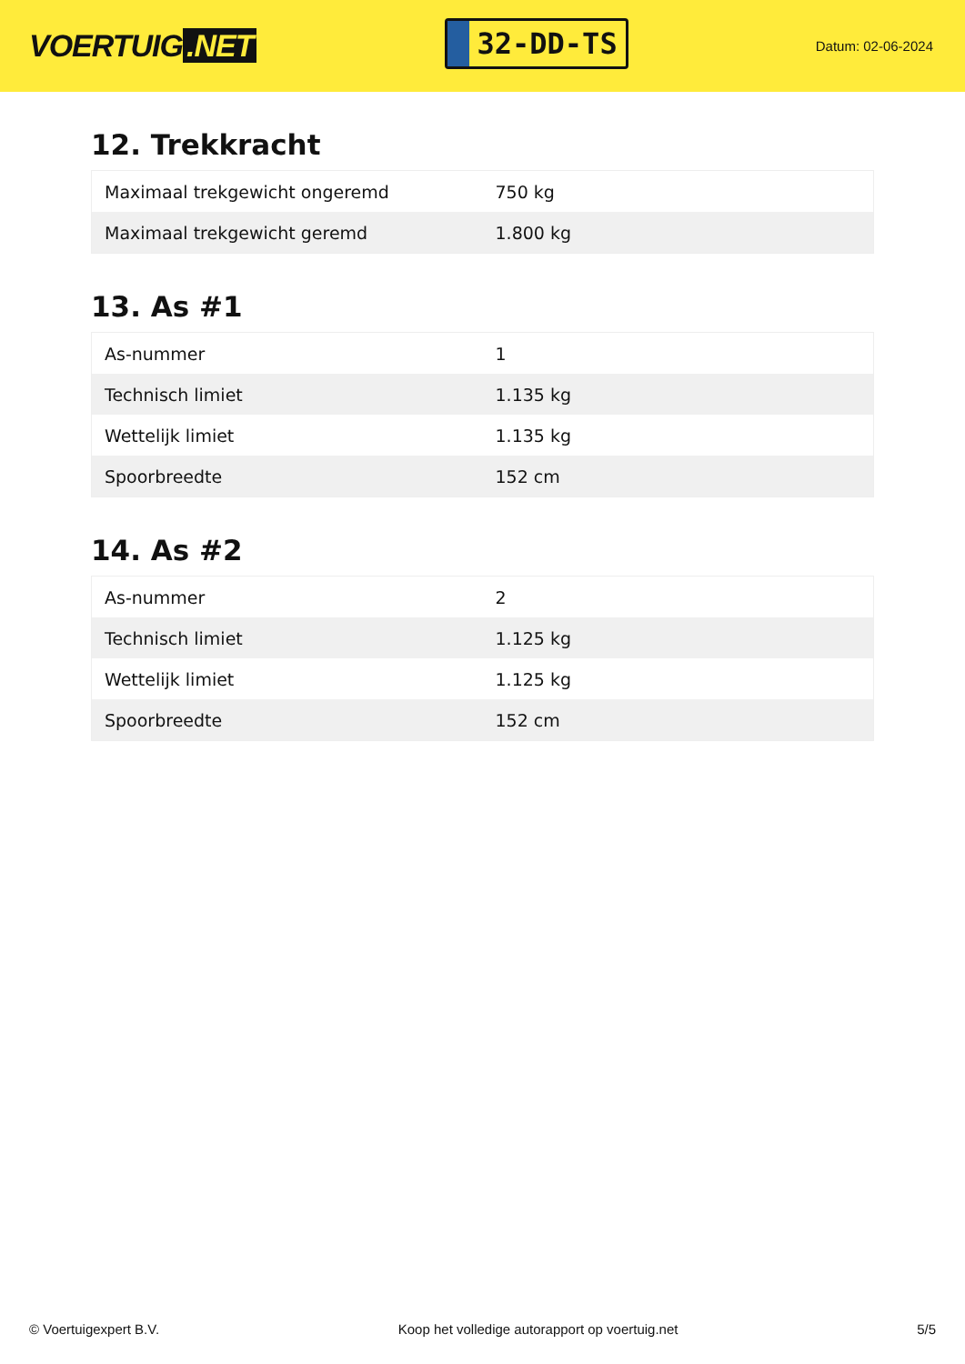VOERTUIG.NET
32-DD-TS
Datum: 02-06-2024
12. Trekkracht
| Maximaal trekgewicht ongeremd | 750 kg |
| Maximaal trekgewicht geremd | 1.800 kg |
13. As #1
| As-nummer | 1 |
| Technisch limiet | 1.135 kg |
| Wettelijk limiet | 1.135 kg |
| Spoorbreedte | 152 cm |
14. As #2
| As-nummer | 2 |
| Technisch limiet | 1.125 kg |
| Wettelijk limiet | 1.125 kg |
| Spoorbreedte | 152 cm |
© Voertuigexpert B.V. Koop het volledige autorapport op voertuig.net 5/5